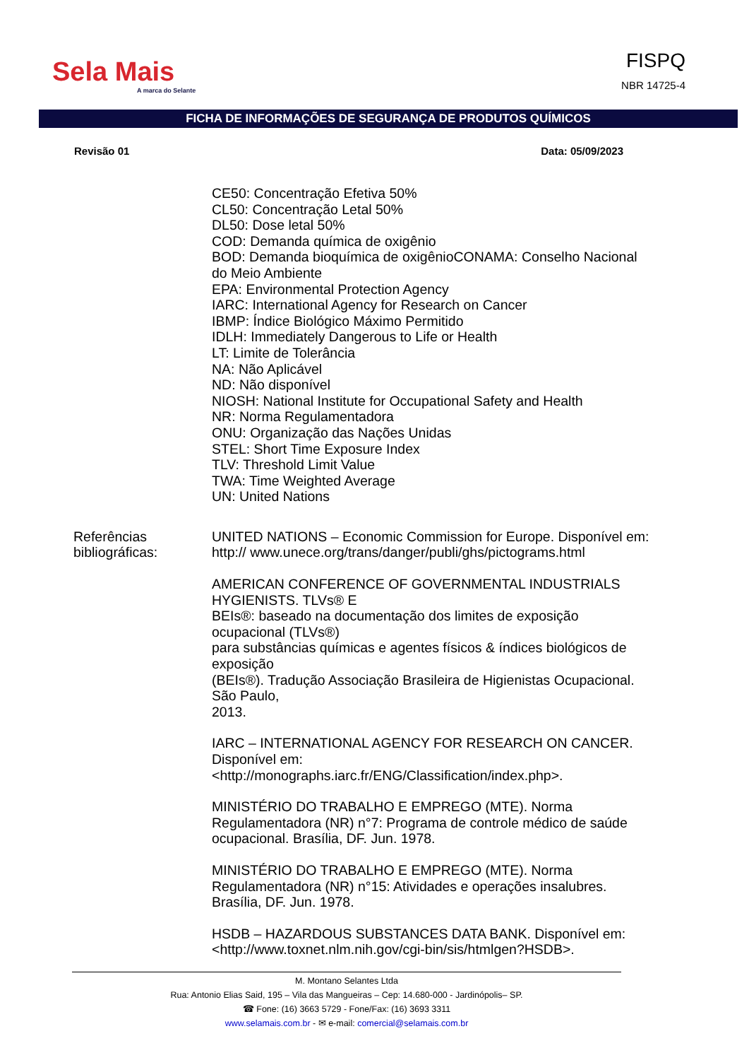Sela Mais
A marca do Selante
FISPQ
NBR 14725-4
FICHA DE INFORMAÇÕES DE SEGURANÇA DE PRODUTOS QUÍMICOS
Revisão 01 Data: 05/09/2023
CE50: Concentração Efetiva 50%
CL50: Concentração Letal 50%
DL50: Dose letal 50%
COD: Demanda química de oxigênio
BOD: Demanda bioquímica de oxigênioCONAMA: Conselho Nacional do Meio Ambiente
EPA: Environmental Protection Agency
IARC: International Agency for Research on Cancer
IBMP: Índice Biológico Máximo Permitido
IDLH: Immediately Dangerous to Life or Health
LT: Limite de Tolerância
NA: Não Aplicável
ND: Não disponível
NIOSH: National Institute for Occupational Safety and Health
NR: Norma Regulamentadora
ONU: Organização das Nações Unidas
STEL: Short Time Exposure Index
TLV: Threshold Limit Value
TWA: Time Weighted Average
UN: United Nations
Referências bibliográficas:
UNITED NATIONS – Economic Commission for Europe. Disponível em: http:// www.unece.org/trans/danger/publi/ghs/pictograms.html
AMERICAN CONFERENCE OF GOVERNMENTAL INDUSTRIALS HYGIENISTS. TLVs® E
BEIs®: baseado na documentação dos limites de exposição ocupacional (TLVs®)
para substâncias químicas e agentes físicos & índices biológicos de exposição
(BEIs®). Tradução Associação Brasileira de Higienistas Ocupacional. São Paulo,
2013.
IARC – INTERNATIONAL AGENCY FOR RESEARCH ON CANCER. Disponível em:
<http://monographs.iarc.fr/ENG/Classification/index.php>.
MINISTÉRIO DO TRABALHO E EMPREGO (MTE). Norma Regulamentadora (NR) n°7: Programa de controle médico de saúde ocupacional. Brasília, DF. Jun. 1978.
MINISTÉRIO DO TRABALHO E EMPREGO (MTE). Norma Regulamentadora (NR) n°15: Atividades e operações insalubres. Brasília, DF. Jun. 1978.
HSDB – HAZARDOUS SUBSTANCES DATA BANK. Disponível em: <http://www.toxnet.nlm.nih.gov/cgi-bin/sis/htmlgen?HSDB>.
M. Montano Selantes Ltda
Rua: Antonio Elias Said, 195 – Vila das Mangueiras – Cep: 14.680-000 - Jardinópolis– SP.
☎ Fone: (16) 3663 5729 - Fone/Fax: (16) 3693 3311
www.selamais.com.br - ✉ e-mail: comercial@selamais.com.br